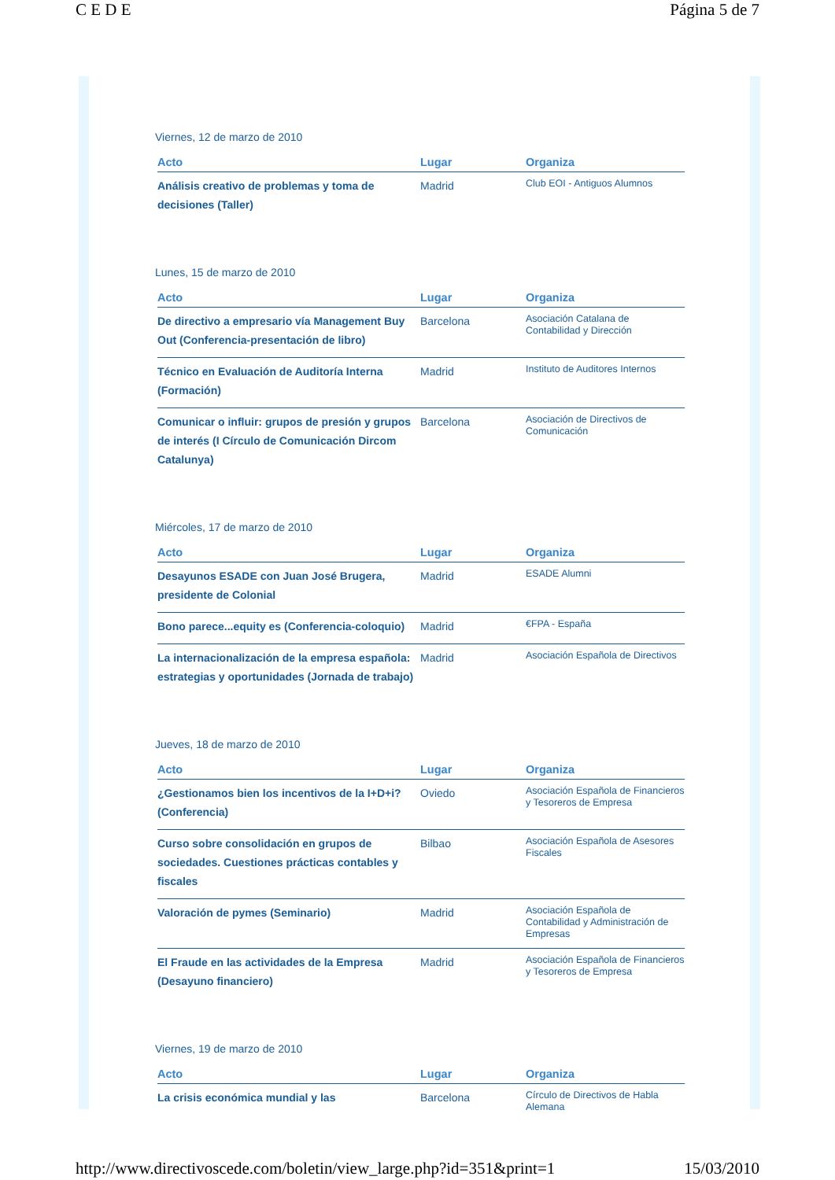C E D E Página 5 de 7
Viernes, 12 de marzo de 2010
| Acto | Lugar | Organiza |
| --- | --- | --- |
| Análisis creativo de problemas y toma de decisiones (Taller) | Madrid | Club EOI - Antiguos Alumnos |
Lunes, 15 de marzo de 2010
| Acto | Lugar | Organiza |
| --- | --- | --- |
| De directivo a empresario vía Management Buy Out (Conferencia-presentación de libro) | Barcelona | Asociación Catalana de Contabilidad y Dirección |
| Técnico en Evaluación de Auditoría Interna (Formación) | Madrid | Instituto de Auditores Internos |
| Comunicar o influir: grupos de presión y grupos de interés (I Círculo de Comunicación Dircom Catalunya) | Barcelona | Asociación de Directivos de Comunicación |
Miércoles, 17 de marzo de 2010
| Acto | Lugar | Organiza |
| --- | --- | --- |
| Desayunos ESADE con Juan José Brugera, presidente de Colonial | Madrid | ESADE Alumni |
| Bono parece...equity es (Conferencia-coloquio) | Madrid | €FPA - España |
| La internacionalización de la empresa española: estrategias y oportunidades (Jornada de trabajo) | Madrid | Asociación Española de Directivos |
Jueves, 18 de marzo de 2010
| Acto | Lugar | Organiza |
| --- | --- | --- |
| ¿Gestionamos bien los incentivos de la I+D+i? (Conferencia) | Oviedo | Asociación Española de Financieros y Tesoreros de Empresa |
| Curso sobre consolidación en grupos de sociedades. Cuestiones prácticas contables y fiscales | Bilbao | Asociación Española de Asesores Fiscales |
| Valoración de pymes (Seminario) | Madrid | Asociación Española de Contabilidad y Administración de Empresas |
| El Fraude en las actividades de la Empresa (Desayuno financiero) | Madrid | Asociación Española de Financieros y Tesoreros de Empresa |
Viernes, 19 de marzo de 2010
| Acto | Lugar | Organiza |
| --- | --- | --- |
| La crisis económica mundial y las | Barcelona | Círculo de Directivos de Habla Alemana |
http://www.directivoscede.com/boletin/view_large.php?id=351&print=1 15/03/2010